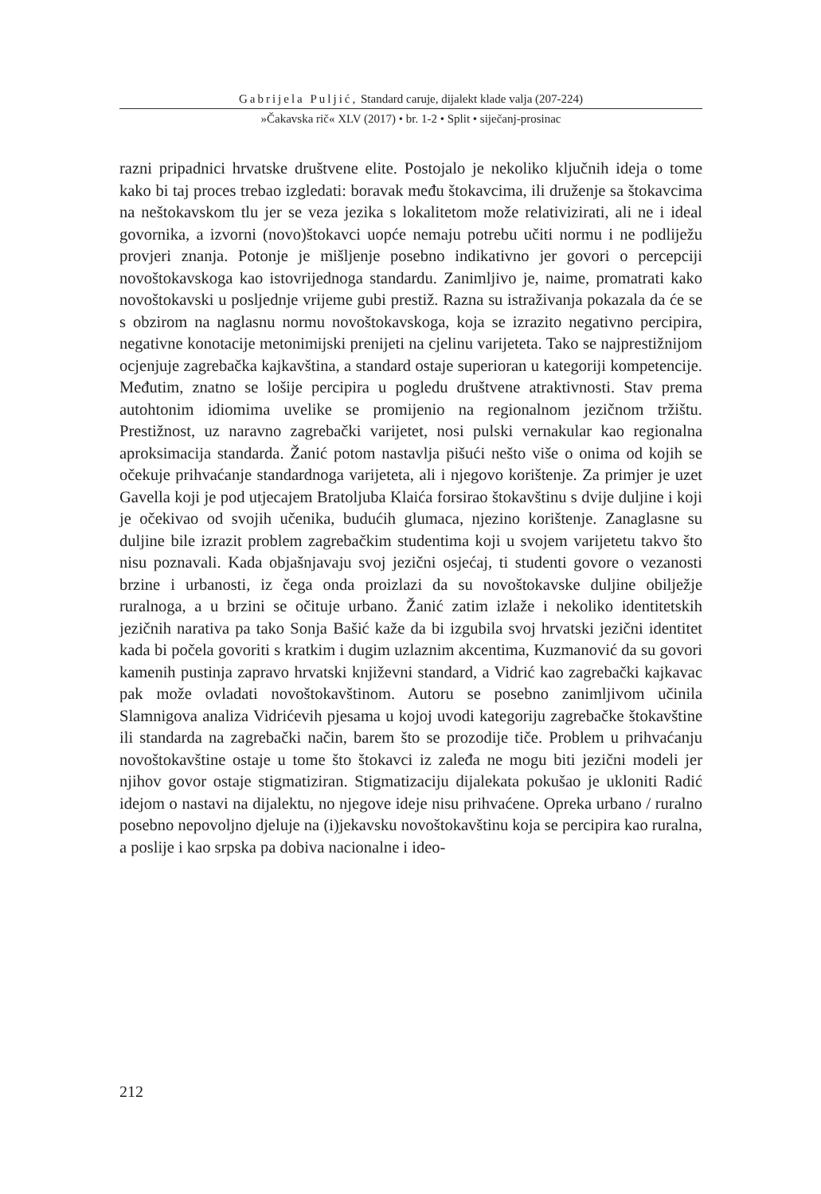Gabrijela Puljić, Standard caruje, dijalekt klade valja (207-224)
»Čakavska rič« XLV (2017) • br. 1-2 • Split • siječanj-prosinac
razni pripadnici hrvatske društvene elite. Postojalo je nekoliko ključnih ideja o tome kako bi taj proces trebao izgledati: boravak među štokavcima, ili druženje sa štokavcima na neštokavskom tlu jer se veza jezika s lokalitetom može relativizirati, ali ne i ideal govornika, a izvorni (novo)štokavci uopće nemaju potrebu učiti normu i ne podliježu provjeri znanja. Potonje je mišljenje posebno indikativno jer govori o percepciji novoštokavskoga kao istovrijednoga standardu. Zanimljivo je, naime, promatrati kako novoštokavski u posljednje vrijeme gubi prestiž. Razna su istraživanja pokazala da će se s obzirom na naglasnu normu novoštokavskoga, koja se izrazito negativno percipira, negativne konotacije metonimijski prenijeti na cjelinu varijeteta. Tako se najprestižnijom ocjenjuje zagrebačka kajkavština, a standard ostaje superioran u kategoriji kompetencije. Međutim, znatno se lošije percipira u pogledu društvene atraktivnosti. Stav prema autohtonim idiomima uvelike se promijenio na regionalnom jezičnom tržištu. Prestižnost, uz naravno zagrebački varijetet, nosi pulski vernakular kao regionalna aproksimacija standarda. Žanić potom nastavlja pišući nešto više o onima od kojih se očekuje prihvaćanje standardnoga varijeteta, ali i njegovo korištenje. Za primjer je uzet Gavella koji je pod utjecajem Bratoljuba Klaića forsirao štokavštinu s dvije duljine i koji je očekivao od svojih učenika, budućih glumaca, njezino korištenje. Zanaglasne su duljine bile izrazit problem zagrebačkim studentima koji u svojem varijetetu takvo što nisu poznavali. Kada objašnjavaju svoj jezični osjećaj, ti studenti govore o vezanosti brzine i urbanosti, iz čega onda proizlazi da su novoštokavske duljine obilježje ruralnoga, a u brzini se očituje urbano. Žanić zatim izlaže i nekoliko identitetskih jezičnih narativa pa tako Sonja Bašić kaže da bi izgubila svoj hrvatski jezični identitet kada bi počela govoriti s kratkim i dugim uzlaznim akcentima, Kuzmanović da su govori kamenih pustinja zapravo hrvatski književni standard, a Vidrić kao zagrebački kajkavac pak može ovladati novoštokavštinom. Autoru se posebno zanimljivom učinila Slamnigova analiza Vidrićevih pjesama u kojoj uvodi kategoriju zagrebačke štokavštine ili standarda na zagrebački način, barem što se prozodije tiče. Problem u prihvaćanju novoštokavštine ostaje u tome što štokavci iz zaleđa ne mogu biti jezični modeli jer njihov govor ostaje stigmatiziran. Stigmatizaciju dijalekata pokušao je ukloniti Radić idejom o nastavi na dijalektu, no njegove ideje nisu prihvaćene. Opreka urbano / ruralno posebno nepovoljno djeluje na (i)jekavsku novoštokavštinu koja se percipira kao ruralna, a poslije i kao srpska pa dobiva nacionalne i ideo-
212